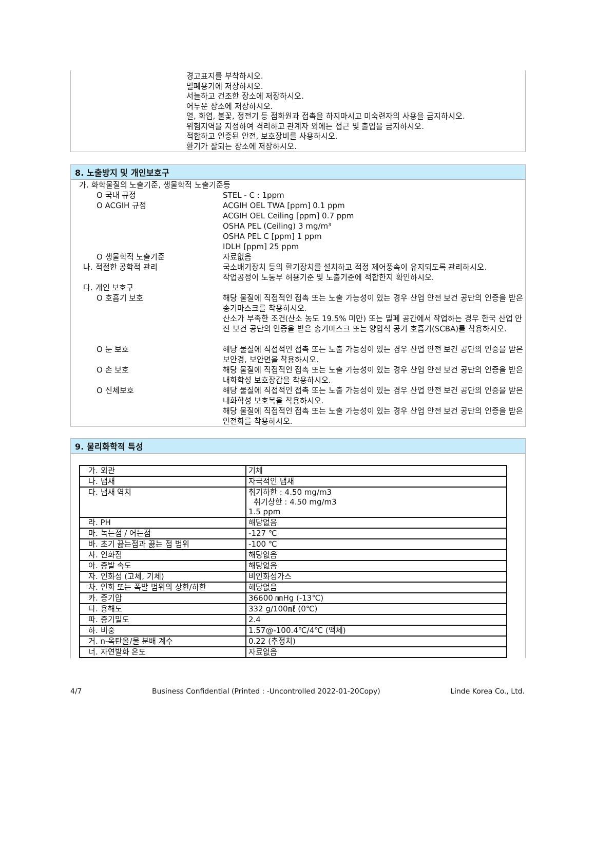경고표지를 부착하시오.
밀폐용기에 저장하시오.
서늘하고 건조한 장소에 저장하시오.
어두운 장소에 저장하시오.
열, 화염, 불꽃, 정전기 등 점화원과 접촉을 하지마시고 미숙련자의 사용을 금지하시오.
위험지역을 지정하여 격리하고 관계자 외에는 접근 및 출입을 금지하시오.
적합하고 인증된 안전, 보호장비를 사용하시오.
환기가 잘되는 장소에 저장하시오.
8. 노출방지 및 개인보호구
가. 화학물질의 노출기준, 생물학적 노출기준등
O 국내 규정 STEL - C : 1ppm
O ACGIH 규정 ACGIH OEL TWA [ppm] 0.1 ppm
ACGIH OEL Ceiling [ppm] 0.7 ppm
OSHA PEL (Ceiling) 3 mg/m³
OSHA PEL C [ppm] 1 ppm
IDLH [ppm] 25 ppm
O 생물학적 노출기준 자료없음
나. 적절한 공학적 관리 국소배기장치 등의 환기장치를 설치하고 적정 제어풍속이 유지되도록 관리하시오.
작업공정이 노동부 허용기준 및 노출기준에 적합한지 확인하시오.
다. 개인 보호구
O 호흡기 보호 해당 물질에 직접적인 접촉 또는 노출 가능성이 있는 경우 산업 안전 보건 공단의 인증을 받은 송기마스크를 착용하시오.
산소가 부족한 조건(산소 농도 19.5% 미만) 또는 밀폐 공간에서 작업하는 경우 한국 산업 안전 보건 공단의 인증을 받은 송기마스크 또는 양압식 공기 호흡기(SCBA)를 착용하시오.
O 눈 보호 해당 물질에 직접적인 접촉 또는 노출 가능성이 있는 경우 산업 안전 보건 공단의 인증을 받은 보안경, 보안면을 착용하시오.
O 손 보호 해당 물질에 직접적인 접촉 또는 노출 가능성이 있는 경우 산업 안전 보건 공단의 인증을 받은 내화학성 보호장갑을 착용하시오.
O 신체보호 해당 물질에 직접적인 접촉 또는 노출 가능성이 있는 경우 산업 안전 보건 공단의 인증을 받은 내화학성 보호복을 착용하시오.
해당 물질에 직접적인 접촉 또는 노출 가능성이 있는 경우 산업 안전 보건 공단의 인증을 받은 안전화를 착용하시오.
9. 물리화학적 특성
| 가. 외관 | 기체 |
| 나. 냄새 | 자극적인 냄새 |
| 다. 냄새 역치 | 취기하한 : 4.50 mg/m3 취기상한 : 4.50 mg/m3 1.5 ppm |
| 라. PH | 해당없음 |
| 마. 녹는점 / 어는점 | -127 ℃ |
| 바. 초기 끓는점과 끓는 점 범위 | -100 ℃ |
| 사. 인화점 | 해당없음 |
| 아. 증발 속도 | 해당없음 |
| 자. 인화성 (고체, 기체) | 비인화성가스 |
| 차. 인화 또는 폭발 범위의 상한/하한 | 해당없음 |
| 카. 증기압 | 36600 ㎜Hg (-13℃) |
| 타. 용해도 | 332 g/100㎖ (0℃) |
| 파. 증기밀도 | 2.4 |
| 하. 비중 | 1.57@-100.4℃/4℃ (액체) |
| 거. n-옥탄올/물 분배 계수 | 0.22 (추정치) |
| 너. 자연발화 온도 | 자료없음 |
4/7 Business Confidential (Printed : -Uncontrolled 2022-01-20Copy) Linde Korea Co., Ltd.